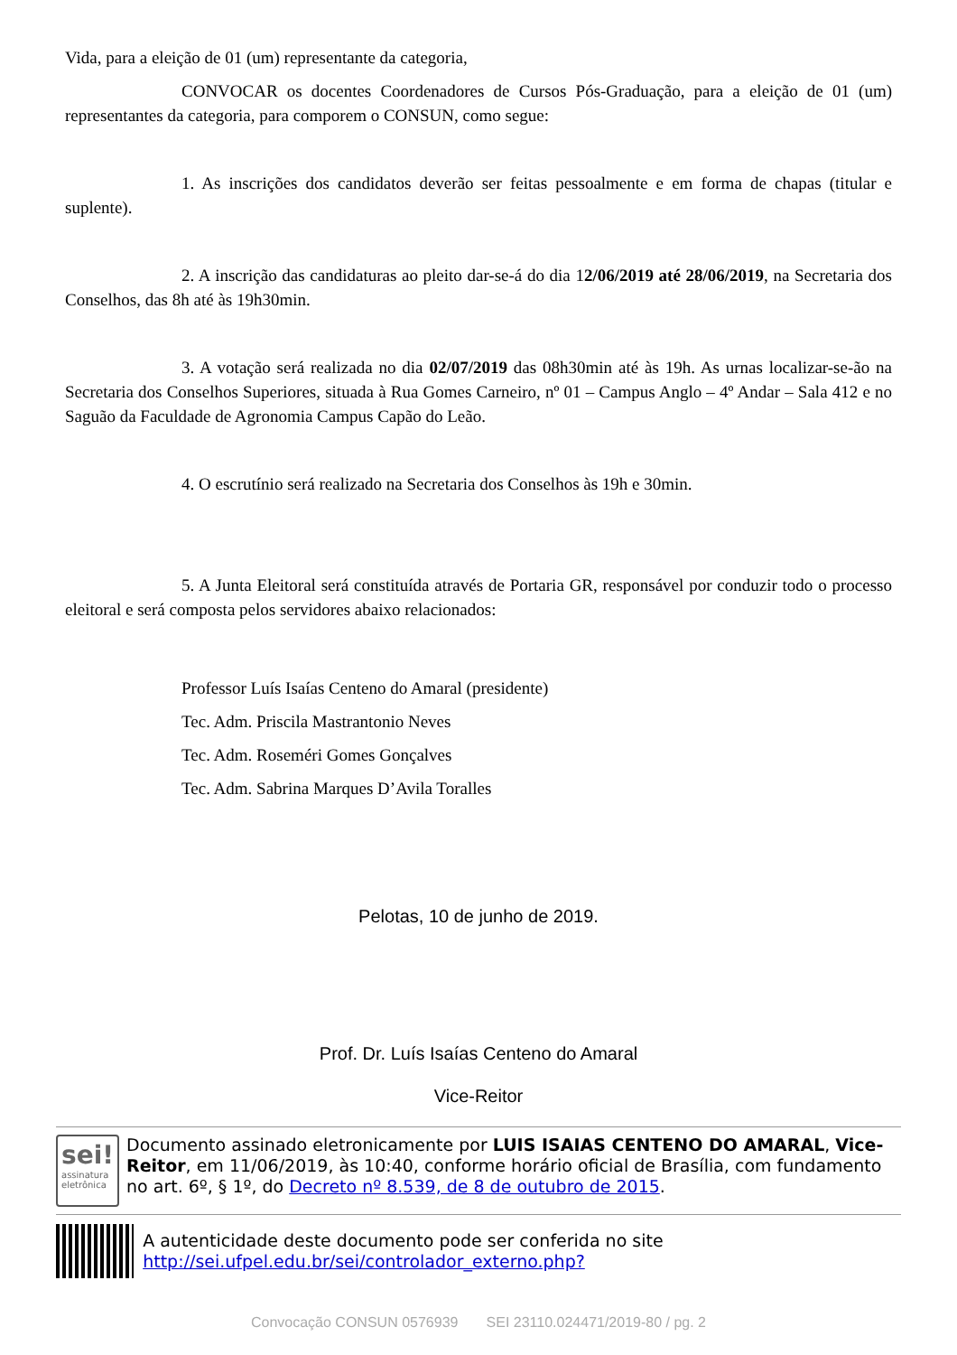Vida, para a eleição de 01 (um) representante da categoria,
CONVOCAR os docentes Coordenadores de Cursos Pós-Graduação, para a eleição de 01 (um) representantes da categoria, para comporem o CONSUN, como segue:
1. As inscrições dos candidatos deverão ser feitas pessoalmente e em forma de chapas (titular e suplente).
2. A inscrição das candidaturas ao pleito dar-se-á do dia 12/06/2019 até 28/06/2019, na Secretaria dos Conselhos, das 8h até às 19h30min.
3. A votação será realizada no dia 02/07/2019 das 08h30min até às 19h. As urnas localizar-se-ão na Secretaria dos Conselhos Superiores, situada à Rua Gomes Carneiro, nº 01 – Campus Anglo – 4º Andar – Sala 412 e no Saguão da Faculdade de Agronomia Campus Capão do Leão.
4. O escrutínio será realizado na Secretaria dos Conselhos às 19h e 30min.
5. A Junta Eleitoral será constituída através de Portaria GR, responsável por conduzir todo o processo eleitoral e será composta pelos servidores abaixo relacionados:
Professor Luís Isaías Centeno do Amaral (presidente)
Tec. Adm. Priscila Mastrantonio Neves
Tec. Adm. Roseméri Gomes Gonçalves
Tec. Adm. Sabrina Marques D’Avila Toralles
Pelotas, 10 de junho de 2019.
Prof. Dr. Luís Isaías Centeno do Amaral
Vice-Reitor
sei!
assinatura eletrônica
Documento assinado eletronicamente por LUIS ISAIAS CENTENO DO AMARAL, Vice-Reitor, em 11/06/2019, às 10:40, conforme horário oficial de Brasília, com fundamento no art. 6º, § 1º, do Decreto nº 8.539, de 8 de outubro de 2015.
A autenticidade deste documento pode ser conferida no site http://sei.ufpel.edu.br/sei/controlador_externo.php?
Convocação CONSUN 0576939 SEI 23110.024471/2019-80 / pg. 2